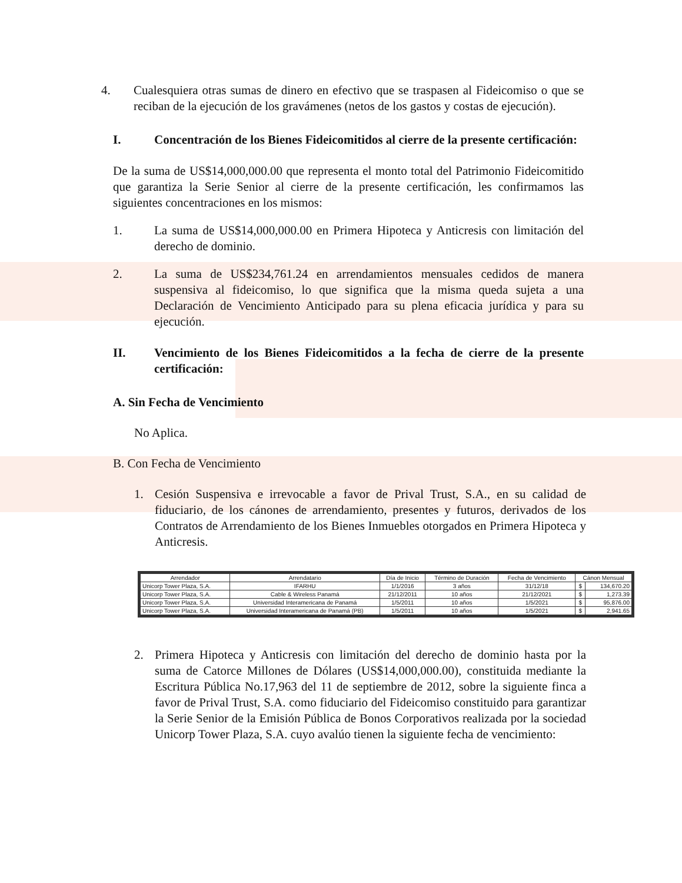4. Cualesquiera otras sumas de dinero en efectivo que se traspasen al Fideicomiso o que se reciban de la ejecución de los gravámenes (netos de los gastos y costas de ejecución).
I. Concentración de los Bienes Fideicomitidos al cierre de la presente certificación:
De la suma de US$14,000,000.00 que representa el monto total del Patrimonio Fideicomitido que garantiza la Serie Senior al cierre de la presente certificación, les confirmamos las siguientes concentraciones en los mismos:
1. La suma de US$14,000,000.00 en Primera Hipoteca y Anticresis con limitación del derecho de dominio.
2. La suma de US$234,761.24 en arrendamientos mensuales cedidos de manera suspensiva al fideicomiso, lo que significa que la misma queda sujeta a una Declaración de Vencimiento Anticipado para su plena eficacia jurídica y para su ejecución.
II. Vencimiento de los Bienes Fideicomitidos a la fecha de cierre de la presente certificación:
A. Sin Fecha de Vencimiento
No Aplica.
B. Con Fecha de Vencimiento
1. Cesión Suspensiva e irrevocable a favor de Prival Trust, S.A., en su calidad de fiduciario, de los cánones de arrendamiento, presentes y futuros, derivados de los Contratos de Arrendamiento de los Bienes Inmuebles otorgados en Primera Hipoteca y Anticresis.
| Arrendador | Arrendatario | Día de Inicio | Término de Duración | Fecha de Vencimiento | Cánon Mensual | |
| --- | --- | --- | --- | --- | --- | --- |
| Unicorp Tower Plaza, S.A. | IFARHU | 1/1/2016 | 3 años | 31/12/18 | $ | 134,670.20 |
| Unicorp Tower Plaza, S.A. | Cable & Wireless Panamá | 21/12/2011 | 10 años | 21/12/2021 | $ | 1,273.39 |
| Unicorp Tower Plaza, S.A. | Universidad Interamericana de Panamá | 1/5/2011 | 10 años | 1/5/2021 | $ | 95,876.00 |
| Unicorp Tower Plaza, S.A. | Universidad Interamericana de Panamá (PB) | 1/5/2011 | 10 años | 1/5/2021 | $ | 2,941.65 |
2. Primera Hipoteca y Anticresis con limitación del derecho de dominio hasta por la suma de Catorce Millones de Dólares (US$14,000,000.00), constituida mediante la Escritura Pública No.17,963 del 11 de septiembre de 2012, sobre la siguiente finca a favor de Prival Trust, S.A. como fiduciario del Fideicomiso constituido para garantizar la Serie Senior de la Emisión Pública de Bonos Corporativos realizada por la sociedad Unicorp Tower Plaza, S.A. cuyo avalúo tienen la siguiente fecha de vencimiento: